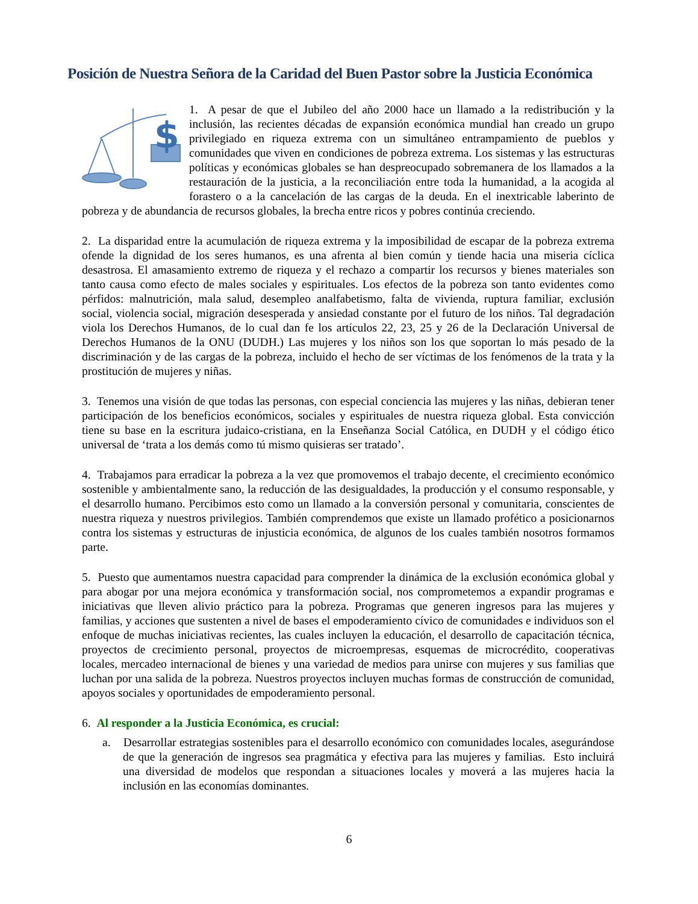Posición de Nuestra Señora de la Caridad del Buen Pastor sobre la Justicia Económica
$
1. A pesar de que el Jubileo del año 2000 hace un llamado a la redistribución y la inclusión, las recientes décadas de expansión económica mundial han creado un grupo privilegiado en riqueza extrema con un simultáneo entrampamiento de pueblos y comunidades que viven en condiciones de pobreza extrema. Los sistemas y las estructuras políticas y económicas globales se han despreocupado sobremanera de los llamados a la restauración de la justicia, a la reconciliación entre toda la humanidad, a la acogida al forastero o a la cancelación de las cargas de la deuda. En el inextricable laberinto de pobreza y de abundancia de recursos globales, la brecha entre ricos y pobres continúa creciendo.
2. La disparidad entre la acumulación de riqueza extrema y la imposibilidad de escapar de la pobreza extrema ofende la dignidad de los seres humanos, es una afrenta al bien común y tiende hacia una miseria cíclica desastrosa. El amasamiento extremo de riqueza y el rechazo a compartir los recursos y bienes materiales son tanto causa como efecto de males sociales y espirituales. Los efectos de la pobreza son tanto evidentes como pérfidos: malnutrición, mala salud, desempleo analfabetismo, falta de vivienda, ruptura familiar, exclusión social, violencia social, migración desesperada y ansiedad constante por el futuro de los niños. Tal degradación viola los Derechos Humanos, de lo cual dan fe los artículos 22, 23, 25 y 26 de la Declaración Universal de Derechos Humanos de la ONU (DUDH.) Las mujeres y los niños son los que soportan lo más pesado de la discriminación y de las cargas de la pobreza, incluido el hecho de ser víctimas de los fenómenos de la trata y la prostitución de mujeres y niñas.
3. Tenemos una visión de que todas las personas, con especial conciencia las mujeres y las niñas, debieran tener participación de los beneficios económicos, sociales y espirituales de nuestra riqueza global. Esta convicción tiene su base en la escritura judaico-cristiana, en la Enseñanza Social Católica, en DUDH y el código ético universal de ‘trata a los demás como tú mismo quisieras ser tratado’.
4. Trabajamos para erradicar la pobreza a la vez que promovemos el trabajo decente, el crecimiento económico sostenible y ambientalmente sano, la reducción de las desigualdades, la producción y el consumo responsable, y el desarrollo humano. Percibimos esto como un llamado a la conversión personal y comunitaria, conscientes de nuestra riqueza y nuestros privilegios. También comprendemos que existe un llamado profético a posicionarnos contra los sistemas y estructuras de injusticia económica, de algunos de los cuales también nosotros formamos parte.
5. Puesto que aumentamos nuestra capacidad para comprender la dinámica de la exclusión económica global y para abogar por una mejora económica y transformación social, nos comprometemos a expandir programas e iniciativas que lleven alivio práctico para la pobreza. Programas que generen ingresos para las mujeres y familias, y acciones que sustenten a nivel de bases el empoderamiento cívico de comunidades e individuos son el enfoque de muchas iniciativas recientes, las cuales incluyen la educación, el desarrollo de capacitación técnica, proyectos de crecimiento personal, proyectos de microempresas, esquemas de microcrédito, cooperativas locales, mercadeo internacional de bienes y una variedad de medios para unirse con mujeres y sus familias que luchan por una salida de la pobreza. Nuestros proyectos incluyen muchas formas de construcción de comunidad, apoyos sociales y oportunidades de empoderamiento personal.
6. Al responder a la Justicia Económica, es crucial:
a. Desarrollar estrategias sostenibles para el desarrollo económico con comunidades locales, asegurándose de que la generación de ingresos sea pragmática y efectiva para las mujeres y familias. Esto incluirá una diversidad de modelos que respondan a situaciones locales y moverá a las mujeres hacia la inclusión en las economías dominantes.
6